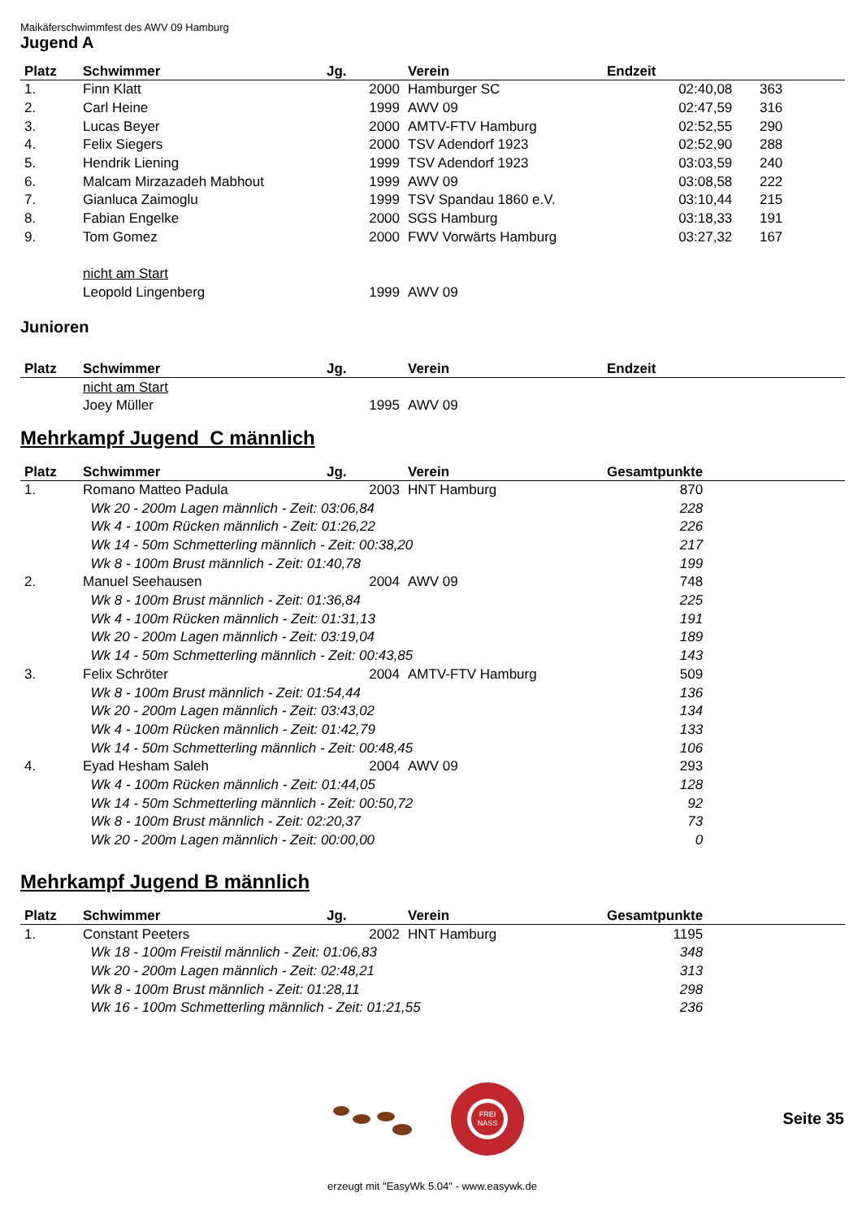Maikäferschwimmfest des AWV 09 Hamburg
Jugend A
| Platz | Schwimmer | Jg. | Verein | Endzeit | |
| --- | --- | --- | --- | --- | --- |
| 1. | Finn Klatt | 2000 | Hamburger SC | 02:40,08 | 363 |
| 2. | Carl Heine | 1999 | AWV 09 | 02:47,59 | 316 |
| 3. | Lucas Beyer | 2000 | AMTV-FTV Hamburg | 02:52,55 | 290 |
| 4. | Felix Siegers | 2000 | TSV Adendorf 1923 | 02:52,90 | 288 |
| 5. | Hendrik Liening | 1999 | TSV Adendorf 1923 | 03:03,59 | 240 |
| 6. | Malcam Mirzazadeh Mabhout | 1999 | AWV 09 | 03:08,58 | 222 |
| 7. | Gianluca Zaimoglu | 1999 | TSV Spandau 1860 e.V. | 03:10,44 | 215 |
| 8. | Fabian Engelke | 2000 | SGS Hamburg | 03:18,33 | 191 |
| 9. | Tom Gomez | 2000 | FWV Vorwärts Hamburg | 03:27,32 | 167 |
| | nicht am Start | | | | |
| | Leopold Lingenberg | 1999 | AWV 09 | | |
Junioren
| Platz | Schwimmer | Jg. | Verein | Endzeit |
| --- | --- | --- | --- | --- |
| | nicht am Start | | | |
| | Joey Müller | 1995 | AWV 09 | |
Mehrkampf Jugend C männlich
| Platz | Schwimmer | Jg. | Verein | Gesamtpunkte | |
| --- | --- | --- | --- | --- | --- |
| 1. | Romano Matteo Padula | 2003 | HNT Hamburg | 870 | |
| | Wk 20 - 200m Lagen männlich - Zeit: 03:06,84 | | | 228 | |
| | Wk 4 - 100m Rücken männlich - Zeit: 01:26,22 | | | 226 | |
| | Wk 14 - 50m Schmetterling männlich - Zeit: 00:38,20 | | | 217 | |
| | Wk 8 - 100m Brust männlich - Zeit: 01:40,78 | | | 199 | |
| 2. | Manuel Seehausen | 2004 | AWV 09 | 748 | |
| | Wk 8 - 100m Brust männlich - Zeit: 01:36,84 | | | 225 | |
| | Wk 4 - 100m Rücken männlich - Zeit: 01:31,13 | | | 191 | |
| | Wk 20 - 200m Lagen männlich - Zeit: 03:19,04 | | | 189 | |
| | Wk 14 - 50m Schmetterling männlich - Zeit: 00:43,85 | | | 143 | |
| 3. | Felix Schröter | 2004 | AMTV-FTV Hamburg | 509 | |
| | Wk 8 - 100m Brust männlich - Zeit: 01:54,44 | | | 136 | |
| | Wk 20 - 200m Lagen männlich - Zeit: 03:43,02 | | | 134 | |
| | Wk 4 - 100m Rücken männlich - Zeit: 01:42,79 | | | 133 | |
| | Wk 14 - 50m Schmetterling männlich - Zeit: 00:48,45 | | | 106 | |
| 4. | Eyad Hesham Saleh | 2004 | AWV 09 | 293 | |
| | Wk 4 - 100m Rücken männlich - Zeit: 01:44,05 | | | 128 | |
| | Wk 14 - 50m Schmetterling männlich - Zeit: 00:50,72 | | | 92 | |
| | Wk 8 - 100m Brust männlich - Zeit: 02:20,37 | | | 73 | |
| | Wk 20 - 200m Lagen männlich - Zeit: 00:00,00 | | | 0 | |
Mehrkampf Jugend B männlich
| Platz | Schwimmer | Jg. | Verein | Gesamtpunkte | |
| --- | --- | --- | --- | --- | --- |
| 1. | Constant Peeters | 2002 | HNT Hamburg | 1195 | |
| | Wk 18 - 100m Freistil männlich - Zeit: 01:06,83 | | | 348 | |
| | Wk 20 - 200m Lagen männlich - Zeit: 02:48,21 | | | 313 | |
| | Wk 8 - 100m Brust männlich - Zeit: 01:28,11 | | | 298 | |
| | Wk 16 - 100m Schmetterling männlich - Zeit: 01:21,55 | | | 236 | |
FREI
NASS
Seite 35
erzeugt mit "EasyWk 5.04" - www.easywk.de